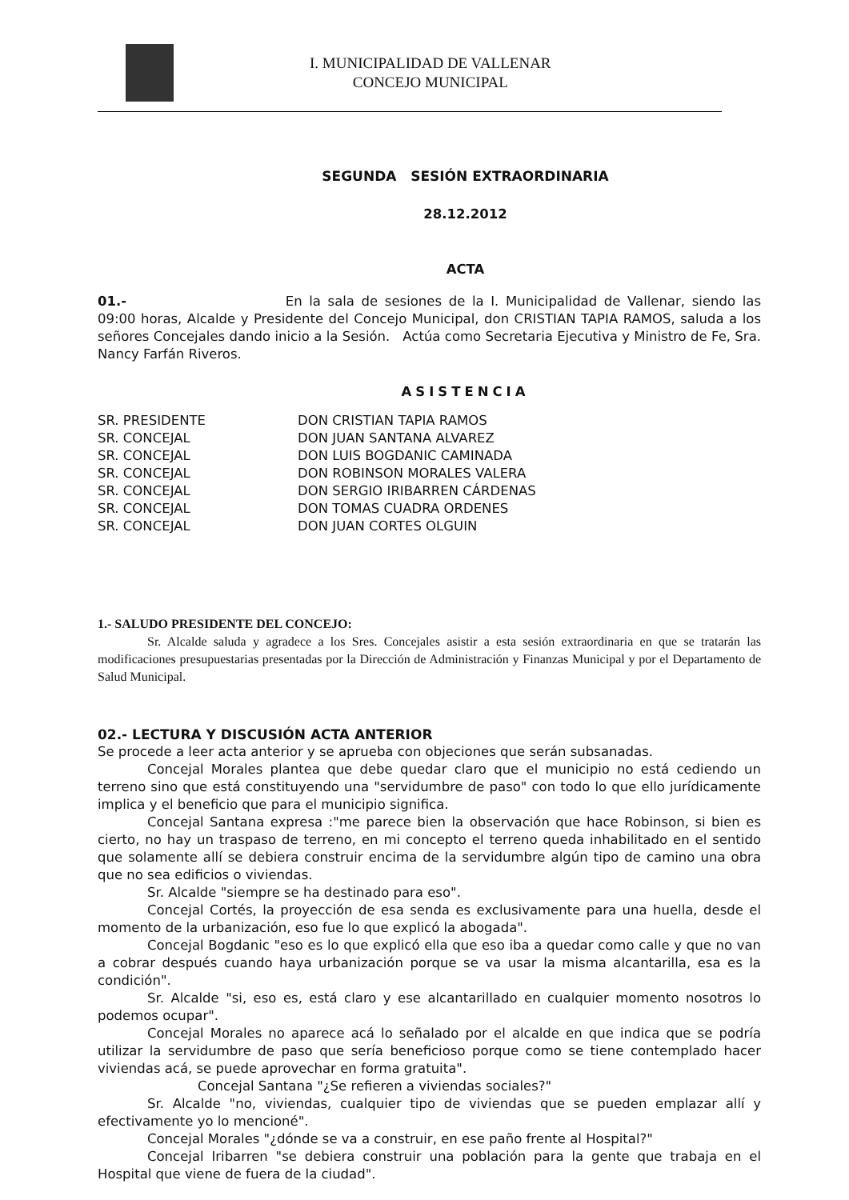I. MUNICIPALIDAD DE VALLENAR
CONCEJO MUNICIPAL
SEGUNDA SESIÓN EXTRAORDINARIA
28.12.2012
ACTA
01.- En la sala de sesiones de la I. Municipalidad de Vallenar, siendo las 09:00 horas, Alcalde y Presidente del Concejo Municipal, don CRISTIAN TAPIA RAMOS, saluda a los señores Concejales dando inicio a la Sesión. Actúa como Secretaria Ejecutiva y Ministro de Fe, Sra. Nancy Farfán Riveros.
ASISTENCIA
| SR. PRESIDENTE | DON CRISTIAN TAPIA RAMOS |
| SR. CONCEJAL | DON JUAN SANTANA ALVAREZ |
| SR. CONCEJAL | DON LUIS BOGDANIC CAMINADA |
| SR. CONCEJAL | DON ROBINSON MORALES VALERA |
| SR. CONCEJAL | DON SERGIO IRIBARREN CÁRDENAS |
| SR. CONCEJAL | DON TOMAS CUADRA ORDENES |
| SR. CONCEJAL | DON JUAN CORTES OLGUIN |
1.- SALUDO PRESIDENTE DEL CONCEJO:
Sr. Alcalde saluda y agradece a los Sres. Concejales asistir a esta sesión extraordinaria en que se tratarán las modificaciones presupuestarias presentadas por la Dirección de Administración y Finanzas Municipal y por el Departamento de Salud Municipal.
02.- LECTURA Y DISCUSIÓN ACTA ANTERIOR
Se procede a leer acta anterior y se aprueba con objeciones que serán subsanadas.
Concejal Morales plantea que debe quedar claro que el municipio no está cediendo un terreno sino que está constituyendo una "servidumbre de paso" con todo lo que ello jurídicamente implica y el beneficio que para el municipio significa.
Concejal Santana expresa :"me parece bien la observación que hace Robinson, si bien es cierto, no hay un traspaso de terreno, en mi concepto el terreno queda inhabilitado en el sentido que solamente allí se debiera construir encima de la servidumbre algún tipo de camino una obra que no sea edificios o viviendas.
Sr. Alcalde "siempre se ha destinado para eso".
Concejal Cortés, la proyección de esa senda es exclusivamente para una huella, desde el momento de la urbanización, eso fue lo que explicó la abogada".
Concejal Bogdanic "eso es lo que explicó ella que eso iba a quedar como calle y que no van a cobrar después cuando haya urbanización porque se va usar la misma alcantarilla, esa es la condición".
Sr. Alcalde "si, eso es, está claro y ese alcantarillado en cualquier momento nosotros lo podemos ocupar".
Concejal Morales no aparece acá lo señalado por el alcalde en que indica que se podría utilizar la servidumbre de paso que sería beneficioso porque como se tiene contemplado hacer viviendas acá, se puede aprovechar en forma gratuita".
Concejal Santana "¿Se refieren a viviendas sociales?"
Sr. Alcalde "no, viviendas, cualquier tipo de viviendas que se pueden emplazar allí y efectivamente yo lo mencioné".
Concejal Morales "¿dónde se va a construir, en ese paño frente al Hospital?"
Concejal Iribarren "se debiera construir una población para la gente que trabaja en el Hospital que viene de fuera de la ciudad".